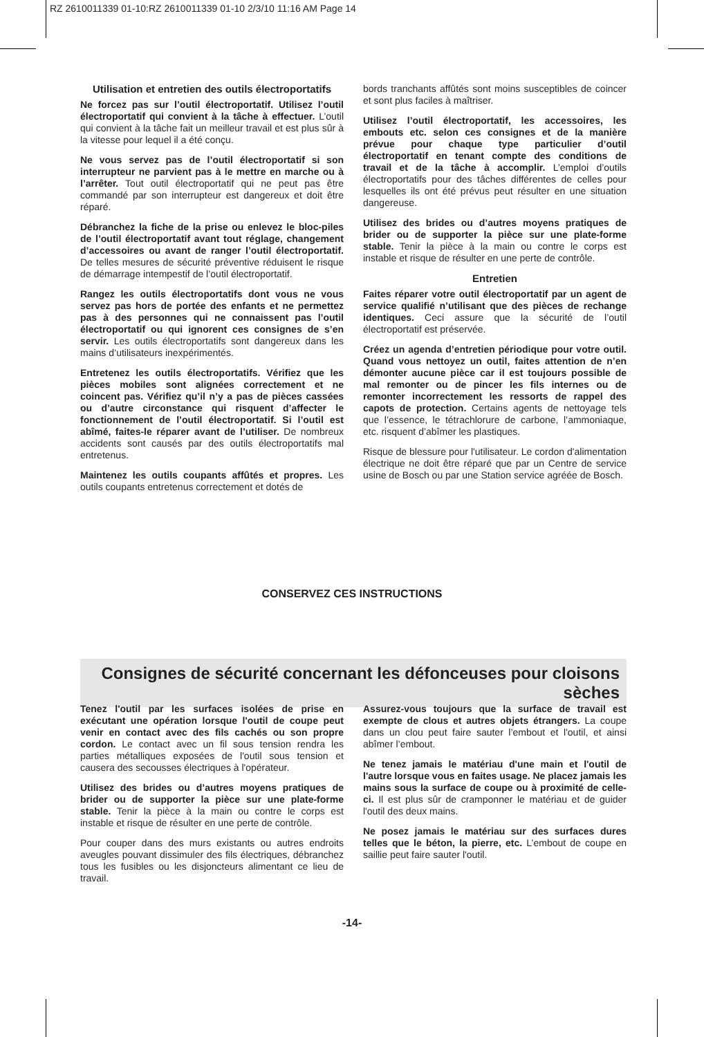RZ 2610011339 01-10:RZ 2610011339 01-10 2/3/10 11:16 AM Page 14
Utilisation et entretien des outils électroportatifs
Ne forcez pas sur l’outil électroportatif. Utilisez l’outil électroportatif qui convient à la tâche à effectuer. L’outil qui convient à la tâche fait un meilleur travail et est plus sûr à la vitesse pour lequel il a été conçu.
Ne vous servez pas de l’outil électroportatif si son interrupteur ne parvient pas à le mettre en marche ou à l’arrêter. Tout outil électroportatif qui ne peut pas être commandé par son interrupteur est dangereux et doit être réparé.
Débranchez la fiche de la prise ou enlevez le bloc-piles de l’outil électroportatif avant tout réglage, changement d’accessoires ou avant de ranger l’outil électroportatif. De telles mesures de sécurité préventive réduisent le risque de démarrage intempestif de l’outil électroportatif.
Rangez les outils électroportatifs dont vous ne vous servez pas hors de portée des enfants et ne permettez pas à des personnes qui ne connaissent pas l’outil électroportatif ou qui ignorent ces consignes de s’en servir. Les outils électroportatifs sont dangereux dans les mains d’utilisateurs inexpérimentés.
Entretenez les outils électroportatifs. Vérifiez que les pièces mobiles sont alignées correctement et ne coincent pas. Vérifiez qu’il n’y a pas de pièces cassées ou d’autre circonstance qui risquent d’affecter le fonctionnement de l’outil électroportatif. Si l’outil est abîmé, faites-le réparer avant de l’utiliser. De nombreux accidents sont causés par des outils électroportatifs mal entretenus.
Maintenez les outils coupants affûtés et propres. Les outils coupants entretenus correctement et dotés de
bords tranchants affûtés sont moins susceptibles de coincer et sont plus faciles à maîtriser.
Utilisez l’outil électroportatif, les accessoires, les embouts etc. selon ces consignes et de la manière prévue pour chaque type particulier d’outil électroportatif en tenant compte des conditions de travail et de la tâche à accomplir. L’emploi d’outils électroportatifs pour des tâches différentes de celles pour lesquelles ils ont été prévus peut résulter en une situation dangereuse.
Utilisez des brides ou d’autres moyens pratiques de brider ou de supporter la pièce sur une plate-forme stable. Tenir la pièce à la main ou contre le corps est instable et risque de résulter en une perte de contrôle.
Entretien
Faites réparer votre outil électroportatif par un agent de service qualifié n’utilisant que des pièces de rechange identiques. Ceci assure que la sécurité de l’outil électroportatif est préservée.
Créez un agenda d’entretien périodique pour votre outil. Quand vous nettoyez un outil, faites attention de n’en démonter aucune pièce car il est toujours possible de mal remonter ou de pincer les fils internes ou de remonter incorrectement les ressorts de rappel des capots de protection. Certains agents de nettoyage tels que l’essence, le tétrachlorure de carbone, l’ammoniaque, etc. risquent d’abîmer les plastiques.
Risque de blessure pour l'utilisateur. Le cordon d'alimentation électrique ne doit être réparé que par un Centre de service usine de Bosch ou par une Station service agréée de Bosch.
CONSERVEZ CES INSTRUCTIONS
Consignes de sécurité concernant les défonceuses pour cloisons sèches
Tenez l'outil par les surfaces isolées de prise en exécutant une opération lorsque l'outil de coupe peut venir en contact avec des fils cachés ou son propre cordon. Le contact avec un fil sous tension rendra les parties métalliques exposées de l'outil sous tension et causera des secousses électriques à l'opérateur.
Utilisez des brides ou d’autres moyens pratiques de brider ou de supporter la pièce sur une plate-forme stable. Tenir la pièce à la main ou contre le corps est instable et risque de résulter en une perte de contrôle.
Pour couper dans des murs existants ou autres endroits aveugles pouvant dissimuler des fils électriques, débranchez tous les fusibles ou les disjoncteurs alimentant ce lieu de travail.
Assurez-vous toujours que la surface de travail est exempte de clous et autres objets étrangers. La coupe dans un clou peut faire sauter l’embout et l'outil, et ainsi abîmer l’embout.
Ne tenez jamais le matériau d'une main et l'outil de l'autre lorsque vous en faites usage. Ne placez jamais les mains sous la surface de coupe ou à proximité de celle-ci. Il est plus sûr de cramponner le matériau et de guider l'outil des deux mains.
Ne posez jamais le matériau sur des surfaces dures telles que le béton, la pierre, etc. L’embout de coupe en saillie peut faire sauter l'outil.
-14-